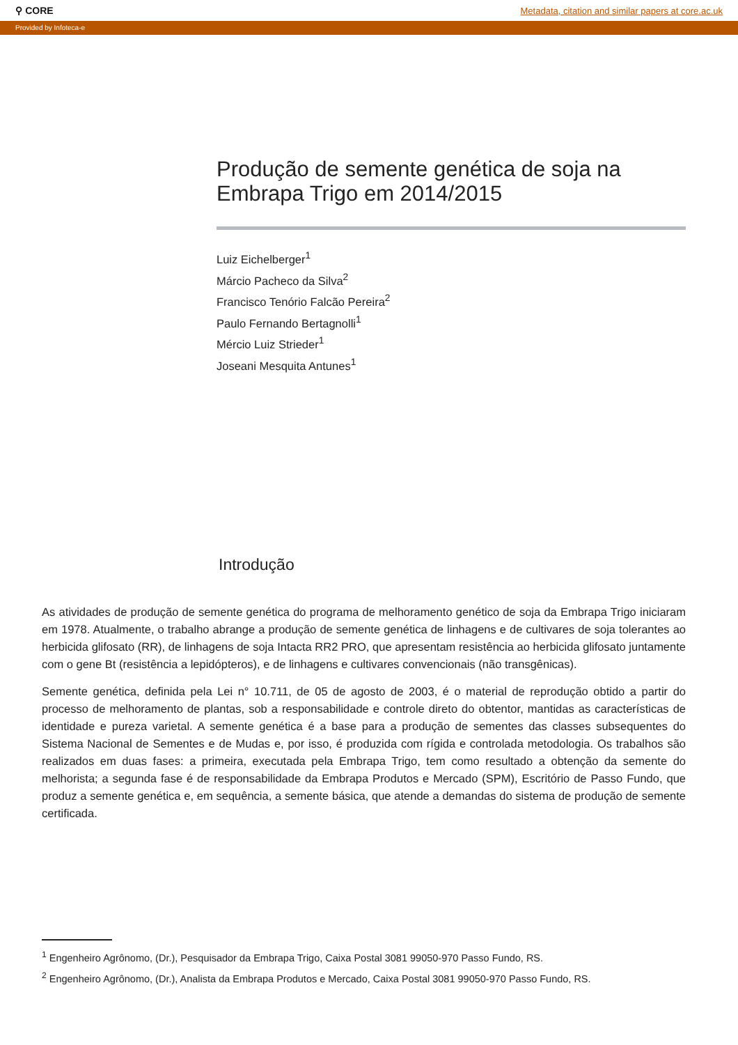⚲ CORE Metadata, citation and similar papers at core.ac.uk
Provided by Infoteca-e
Produção de semente genética de soja na Embrapa Trigo em 2014/2015
Luiz Eichelberger<sup>1</sup>
Márcio Pacheco da Silva<sup>2</sup>
Francisco Tenório Falcão Pereira<sup>2</sup>
Paulo Fernando Bertagnolli<sup>1</sup>
Mércio Luiz Strieder<sup>1</sup>
Joseani Mesquita Antunes<sup>1</sup>
Introdução
As atividades de produção de semente genética do programa de melhoramento genético de soja da Embrapa Trigo iniciaram em 1978. Atualmente, o trabalho abrange a produção de semente genética de linhagens e de cultivares de soja tolerantes ao herbicida glifosato (RR), de linhagens de soja Intacta RR2 PRO, que apresentam resistência ao herbicida glifosato juntamente com o gene Bt (resistência a lepidópteros), e de linhagens e cultivares convencionais (não transgênicas).
Semente genética, definida pela Lei n° 10.711, de 05 de agosto de 2003, é o material de reprodução obtido a partir do processo de melhoramento de plantas, sob a responsabilidade e controle direto do obtentor, mantidas as características de identidade e pureza varietal. A semente genética é a base para a produção de sementes das classes subsequentes do Sistema Nacional de Sementes e de Mudas e, por isso, é produzida com rígida e controlada metodologia. Os trabalhos são realizados em duas fases: a primeira, executada pela Embrapa Trigo, tem como resultado a obtenção da semente do melhorista; a segunda fase é de responsabilidade da Embrapa Produtos e Mercado (SPM), Escritório de Passo Fundo, que produz a semente genética e, em sequência, a semente básica, que atende a demandas do sistema de produção de semente certificada.
<sup>1</sup> Engenheiro Agrônomo, (Dr.), Pesquisador da Embrapa Trigo, Caixa Postal 3081 99050-970 Passo Fundo, RS.
<sup>2</sup> Engenheiro Agrônomo, (Dr.), Analista da Embrapa Produtos e Mercado, Caixa Postal 3081 99050-970 Passo Fundo, RS.